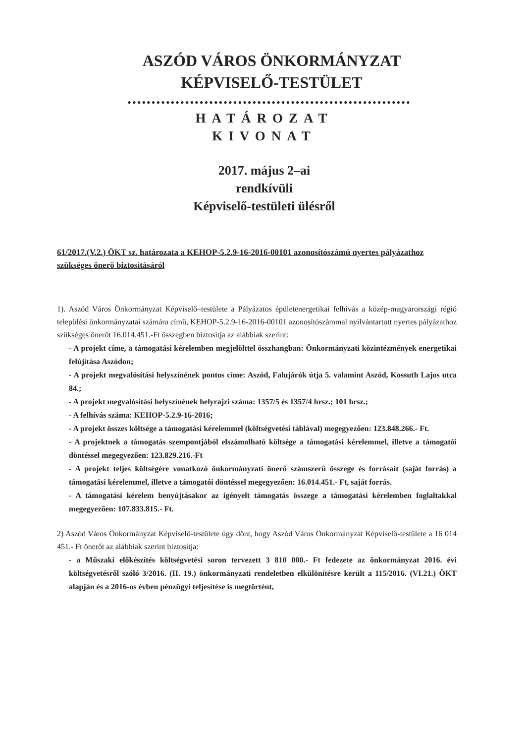ASZÓD VÁROS ÖNKORMÁNYZAT
KÉPVISELŐ-TESTÜLET
•••••••••••••••••••••••••••••••••••••••••••••••••••••••••••
HATÁROZAT
KIVONAT
2017. május 2–ai
rendkívüli
Képviselő-testületi ülésről
61/2017.(V.2.) ÖKT sz. határozata a KEHOP-5.2.9-16-2016-00101 azonosítószámú nyertes pályázathoz szükséges önerő biztosításáról
1). Aszód Város Önkormányzat Képviselő–testülete a Pályázatos épületenergetikai felhívás a közép-magyarországi régió települési önkormányzatai számára című, KEHOP-5.2.9-16-2016-00101 azonosítószámmal nyilvántartott nyertes pályázathoz szükséges önerőt 16.014.451.-Ft összegben biztosítja az alábbiak szerint:
- A projekt címe, a támogatási kérelemben megjelölttel összhangban: Önkormányzati közintézmények energetikai felújítása Aszódon;
- A projekt megvalósítási helyszínének pontos címe: Aszód, Falujárók útja 5. valamint Aszód, Kossuth Lajos utca 84.;
- A projekt megvalósítási helyszínének helyrajzi száma: 1357/5 és 1357/4 hrsz.; 101 hrsz.;
- A felhívás száma: KEHOP-5.2.9-16-2016;
- A projekt összes költsége a támogatási kérelemmel (költségvetési táblával) megegyezően: 123.848.266.- Ft.
- A projektnek a támogatás szempontjából elszámolható költsége a támogatási kérelemmel, illetve a támogatói döntéssel megegyezően: 123.829.216.-Ft
- A projekt teljes költségére vonatkozó önkormányzati önerő számszerű összege és forrásait (saját forrás) a támogatási kérelemmel, illetve a támogatói döntéssel megegyezően: 16.014.451.- Ft, saját forrás.
- A támogatási kérelem benyújtásakor az igényelt támogatás összege a támogatási kérelemben foglaltakkal megegyezően: 107.833.815.- Ft.
2) Aszód Város Önkormányzat Képviselő-testülete úgy dönt, hogy Aszód Város Önkormányzat Képviselő-testülete a 16 014 451.- Ft önerőt az alábbiak szerint biztosítja:
- a Műszaki előkészítés költségvetési soron tervezett 3 810 000.- Ft fedezete az önkormányzat 2016. évi költségvetésről szóló 3/2016. (II. 19.) önkormányzati rendeletben elkülönítésre került a 115/2016. (VI.21.) ÖKT alapján és a 2016-os évben pénzügyi teljesítése is megtörtént,